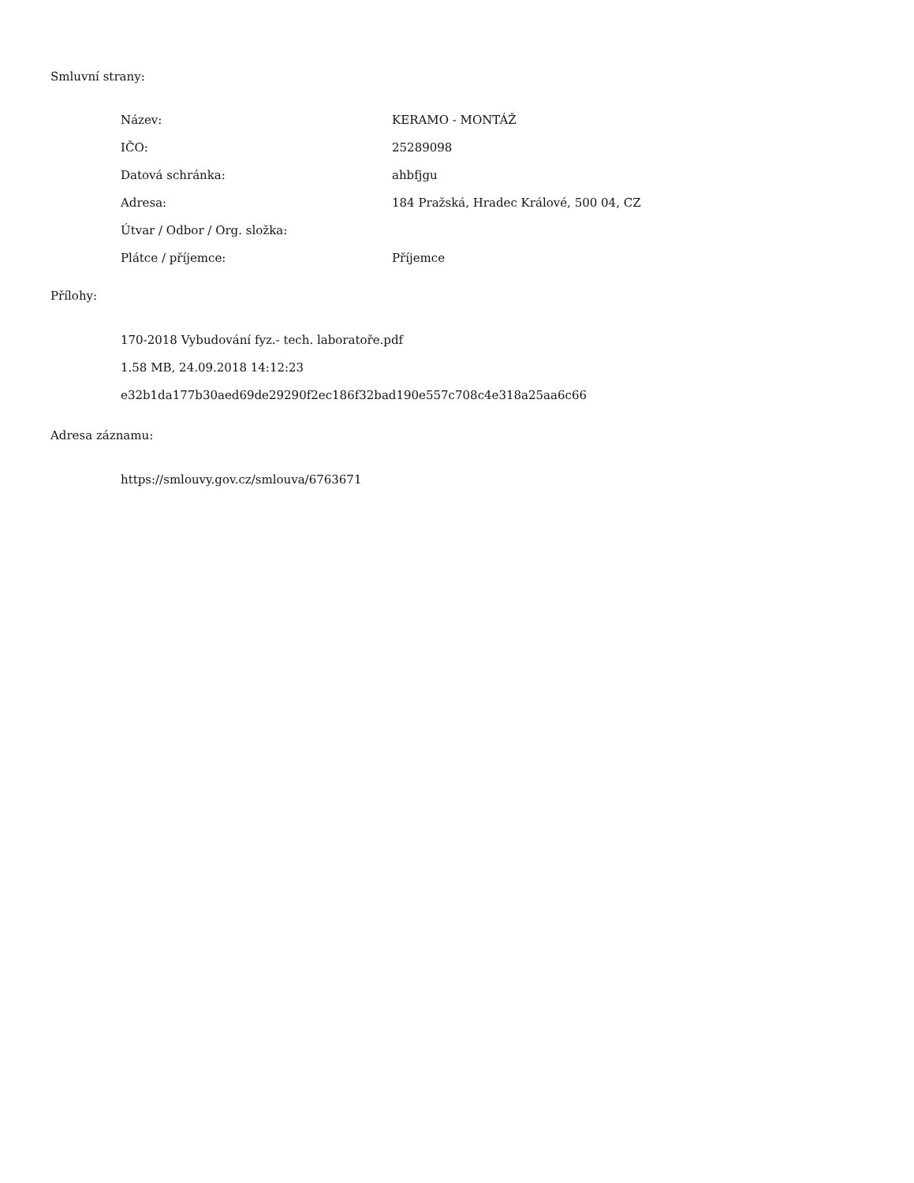Smluvní strany:
| Název: | KERAMO - MONTÁŽ |
| IČO: | 25289098 |
| Datová schránka: | ahbfjgu |
| Adresa: | 184 Pražská, Hradec Králové, 500 04, CZ |
| Útvar / Odbor / Org. složka: | |
| Plátce / příjemce: | Příjemce |
Přílohy:
170-2018 Vybudování fyz.- tech. laboratoře.pdf
1.58 MB, 24.09.2018 14:12:23
e32b1da177b30aed69de29290f2ec186f32bad190e557c708c4e318a25aa6c66
Adresa záznamu:
https://smlouvy.gov.cz/smlouva/6763671